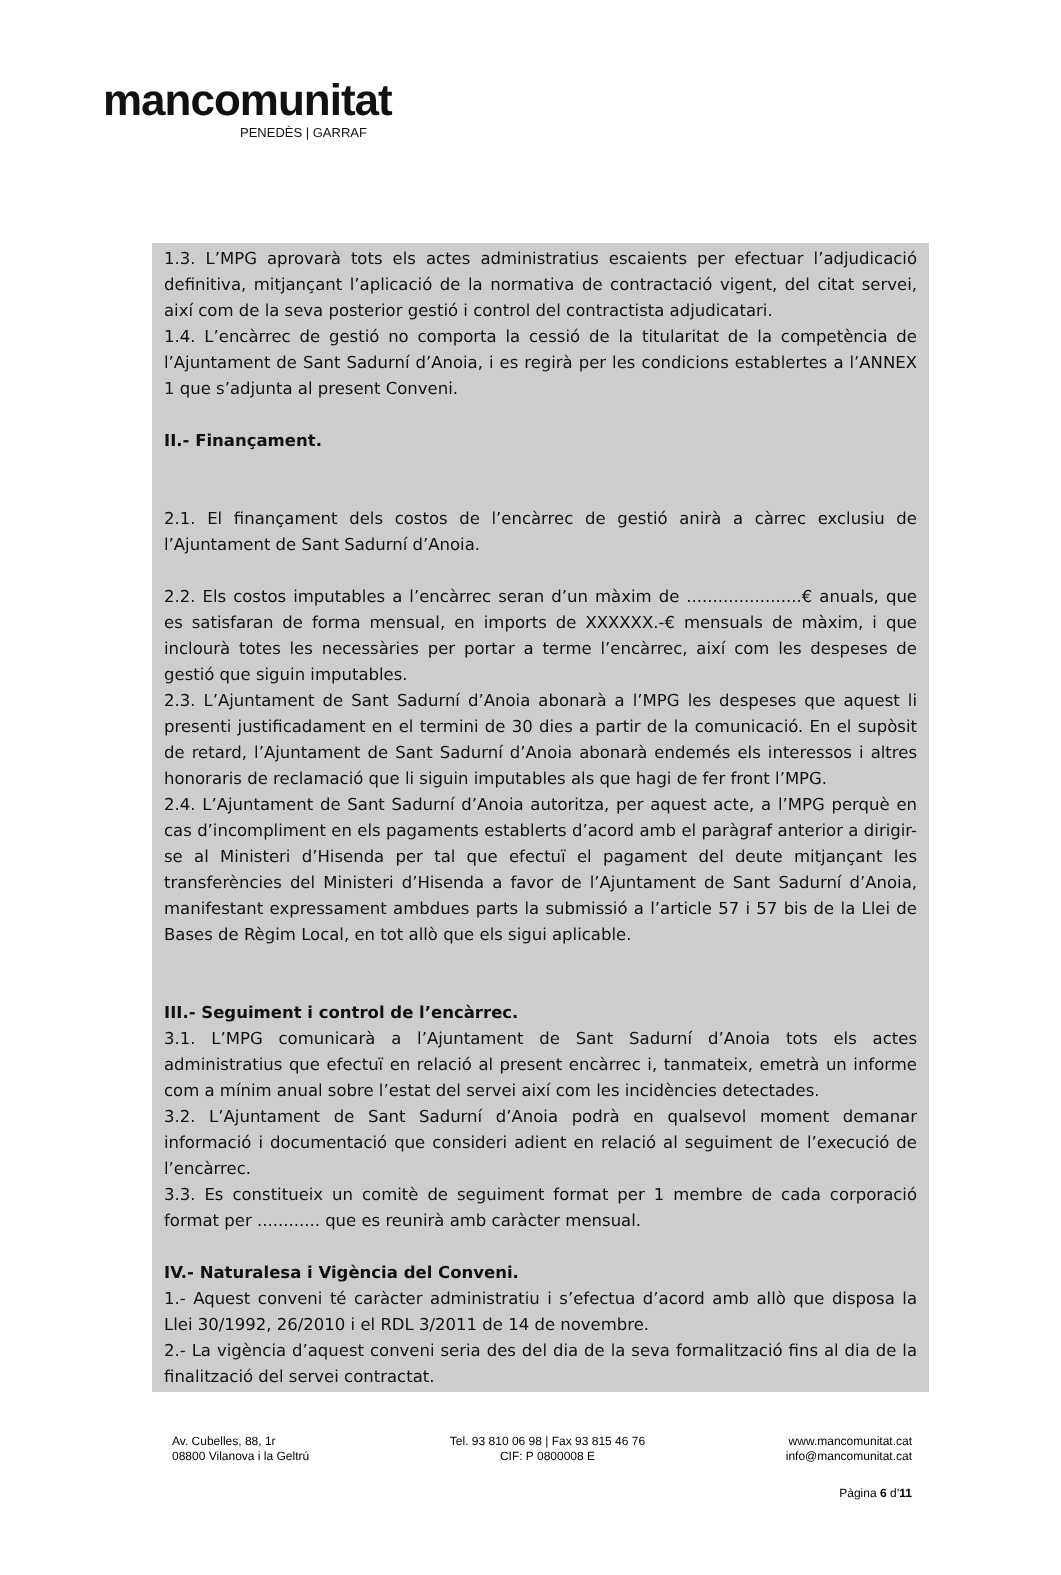mancomunitat
PENEDÈS | GARRAF
1.3. L’MPG aprovarà tots els actes administratius escaients per efectuar l’adjudicació definitiva, mitjançant l’aplicació de la normativa de contractació vigent, del citat servei, així com de la seva posterior gestió i control del contractista adjudicatari.
1.4. L’encàrrec de gestió no comporta la cessió de la titularitat de la competència de l’Ajuntament de Sant Sadurní d’Anoia, i es regirà per les condicions establertes a l’ANNEX 1 que s’adjunta al present Conveni.
II.- Finançament.
2.1. El finançament dels costos de l’encàrrec de gestió anirà a càrrec exclusiu de l’Ajuntament de Sant Sadurní d’Anoia.
2.2. Els costos imputables a l’encàrrec seran d’un màxim de ......................€ anuals, que es satisfaran de forma mensual, en imports de XXXXXX.-€ mensuals de màxim, i que inclourà totes les necessàries per portar a terme l’encàrrec, així com les despeses de gestió que siguin imputables.
2.3. L’Ajuntament de Sant Sadurní d’Anoia abonarà a l’MPG les despeses que aquest li presenti justificadament en el termini de 30 dies a partir de la comunicació. En el supòsit de retard, l’Ajuntament de Sant Sadurní d’Anoia abonarà endemés els interessos i altres honoraris de reclamació que li siguin imputables als que hagi de fer front l’MPG.
2.4. L’Ajuntament de Sant Sadurní d’Anoia autoritza, per aquest acte, a l’MPG perquè en cas d’incompliment en els pagaments establerts d’acord amb el paràgraf anterior a dirigir-se al Ministeri d’Hisenda per tal que efectuï el pagament del deute mitjançant les transferències del Ministeri d’Hisenda a favor de l’Ajuntament de Sant Sadurní d’Anoia, manifestant expressament ambdues parts la submissió a l’article 57 i 57 bis de la Llei de Bases de Règim Local, en tot allò que els sigui aplicable.
III.- Seguiment i control de l’encàrrec.
3.1. L’MPG comunicarà a l’Ajuntament de Sant Sadurní d’Anoia tots els actes administratius que efectuï en relació al present encàrrec i, tanmateix, emetrà un informe com a mínim anual sobre l’estat del servei així com les incidències detectades.
3.2. L’Ajuntament de Sant Sadurní d’Anoia podrà en qualsevol moment demanar informació i documentació que consideri adient en relació al seguiment de l’execució de l’encàrrec.
3.3. Es constitueix un comitè de seguiment format per 1 membre de cada corporació format per ............ que es reunirà amb caràcter mensual.
IV.- Naturalesa i Vigència del Conveni.
1.- Aquest conveni té caràcter administratiu i s’efectua d’acord amb allò que disposa la Llei 30/1992, 26/2010 i el RDL 3/2011 de 14 de novembre.
2.- La vigència d’aquest conveni seria des del dia de la seva formalització fins al dia de la finalització del servei contractat.
Av. Cubelles, 88, 1r
08800 Vilanova i la Geltrú
Tel. 93 810 06 98 | Fax 93 815 46 76
CIF: P 0800008 E
www.mancomunitat.cat
info@mancomunitat.cat
Pàgina 6 d’11